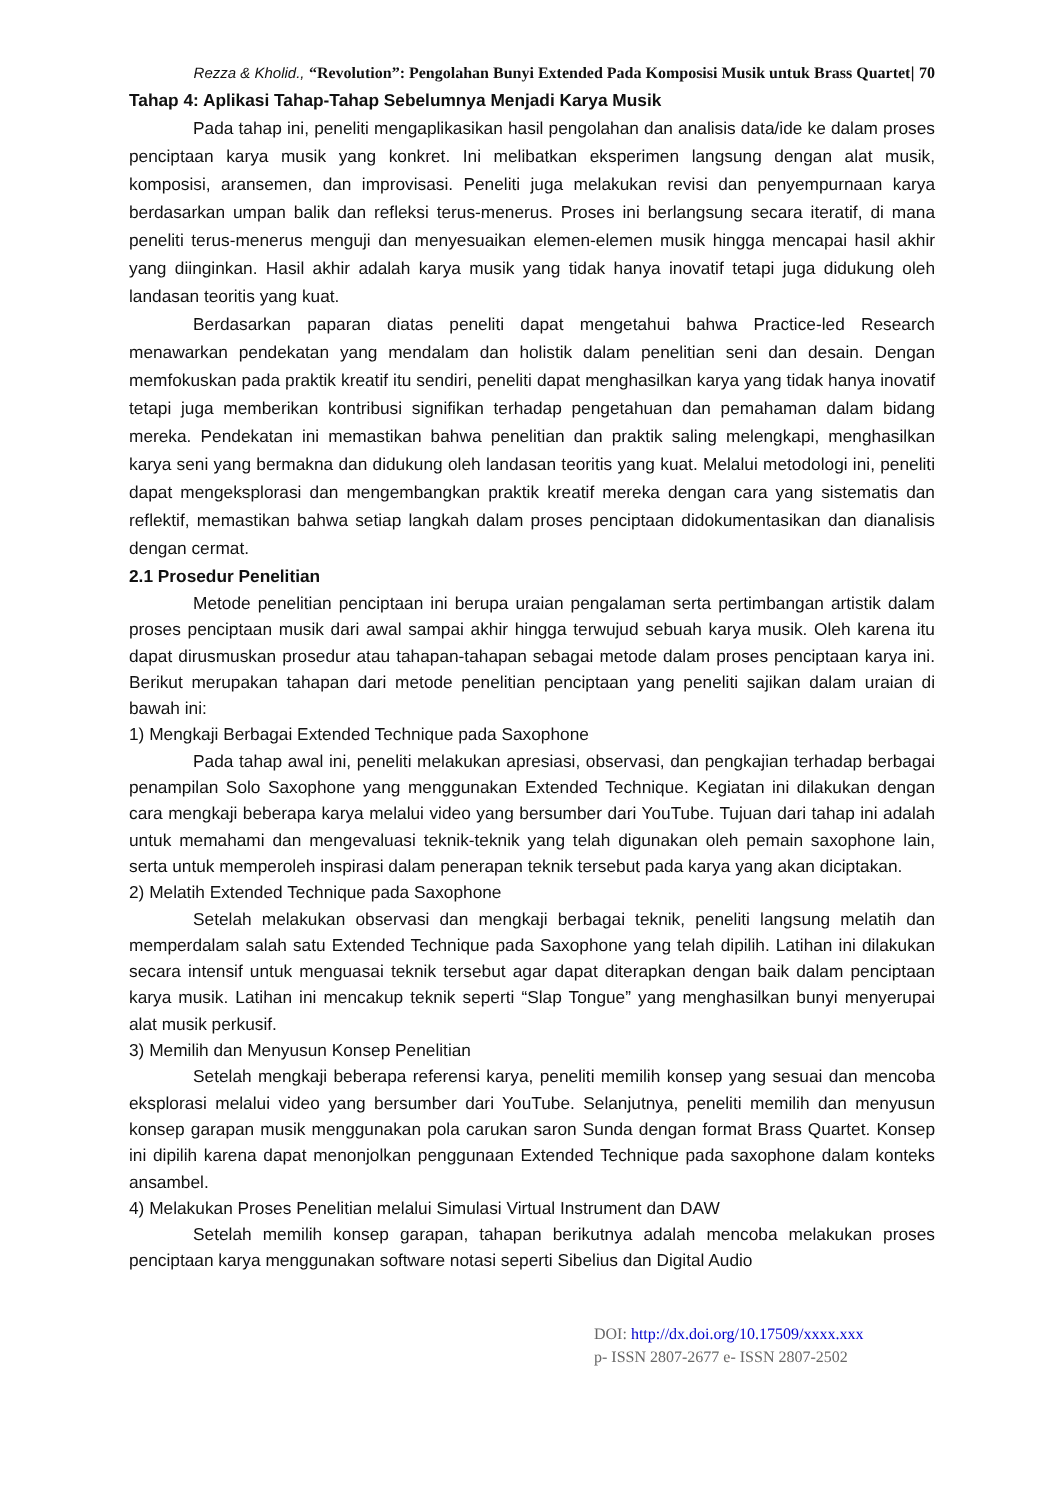Rezza & Kholid., “Revolution”: Pengolahan Bunyi Extended Pada Komposisi Musik untuk Brass Quartet| 70
Tahap 4: Aplikasi Tahap-Tahap Sebelumnya Menjadi Karya Musik
Pada tahap ini, peneliti mengaplikasikan hasil pengolahan dan analisis data/ide ke dalam proses penciptaan karya musik yang konkret. Ini melibatkan eksperimen langsung dengan alat musik, komposisi, aransemen, dan improvisasi. Peneliti juga melakukan revisi dan penyempurnaan karya berdasarkan umpan balik dan refleksi terus-menerus. Proses ini berlangsung secara iteratif, di mana peneliti terus-menerus menguji dan menyesuaikan elemen-elemen musik hingga mencapai hasil akhir yang diinginkan. Hasil akhir adalah karya musik yang tidak hanya inovatif tetapi juga didukung oleh landasan teoritis yang kuat.
Berdasarkan paparan diatas peneliti dapat mengetahui bahwa Practice-led Research menawarkan pendekatan yang mendalam dan holistik dalam penelitian seni dan desain. Dengan memfokuskan pada praktik kreatif itu sendiri, peneliti dapat menghasilkan karya yang tidak hanya inovatif tetapi juga memberikan kontribusi signifikan terhadap pengetahuan dan pemahaman dalam bidang mereka. Pendekatan ini memastikan bahwa penelitian dan praktik saling melengkapi, menghasilkan karya seni yang bermakna dan didukung oleh landasan teoritis yang kuat. Melalui metodologi ini, peneliti dapat mengeksplorasi dan mengembangkan praktik kreatif mereka dengan cara yang sistematis dan reflektif, memastikan bahwa setiap langkah dalam proses penciptaan didokumentasikan dan dianalisis dengan cermat.
2.1 Prosedur Penelitian
Metode penelitian penciptaan ini berupa uraian pengalaman serta pertimbangan artistik dalam proses penciptaan musik dari awal sampai akhir hingga terwujud sebuah karya musik. Oleh karena itu dapat dirusmuskan prosedur atau tahapan-tahapan sebagai metode dalam proses penciptaan karya ini. Berikut merupakan tahapan dari metode penelitian penciptaan yang peneliti sajikan dalam uraian di bawah ini:
1) Mengkaji Berbagai Extended Technique pada Saxophone
Pada tahap awal ini, peneliti melakukan apresiasi, observasi, dan pengkajian terhadap berbagai penampilan Solo Saxophone yang menggunakan Extended Technique. Kegiatan ini dilakukan dengan cara mengkaji beberapa karya melalui video yang bersumber dari YouTube. Tujuan dari tahap ini adalah untuk memahami dan mengevaluasi teknik-teknik yang telah digunakan oleh pemain saxophone lain, serta untuk memperoleh inspirasi dalam penerapan teknik tersebut pada karya yang akan diciptakan.
2) Melatih Extended Technique pada Saxophone
Setelah melakukan observasi dan mengkaji berbagai teknik, peneliti langsung melatih dan memperdalam salah satu Extended Technique pada Saxophone yang telah dipilih. Latihan ini dilakukan secara intensif untuk menguasai teknik tersebut agar dapat diterapkan dengan baik dalam penciptaan karya musik. Latihan ini mencakup teknik seperti “Slap Tongue” yang menghasilkan bunyi menyerupai alat musik perkusif.
3) Memilih dan Menyusun Konsep Penelitian
Setelah mengkaji beberapa referensi karya, peneliti memilih konsep yang sesuai dan mencoba eksplorasi melalui video yang bersumber dari YouTube. Selanjutnya, peneliti memilih dan menyusun konsep garapan musik menggunakan pola carukan saron Sunda dengan format Brass Quartet. Konsep ini dipilih karena dapat menonjolkan penggunaan Extended Technique pada saxophone dalam konteks ansambel.
4) Melakukan Proses Penelitian melalui Simulasi Virtual Instrument dan DAW
Setelah memilih konsep garapan, tahapan berikutnya adalah mencoba melakukan proses penciptaan karya menggunakan software notasi seperti Sibelius dan Digital Audio
DOI: http://dx.doi.org/10.17509/xxxx.xxx
p- ISSN 2807-2677 e- ISSN 2807-2502